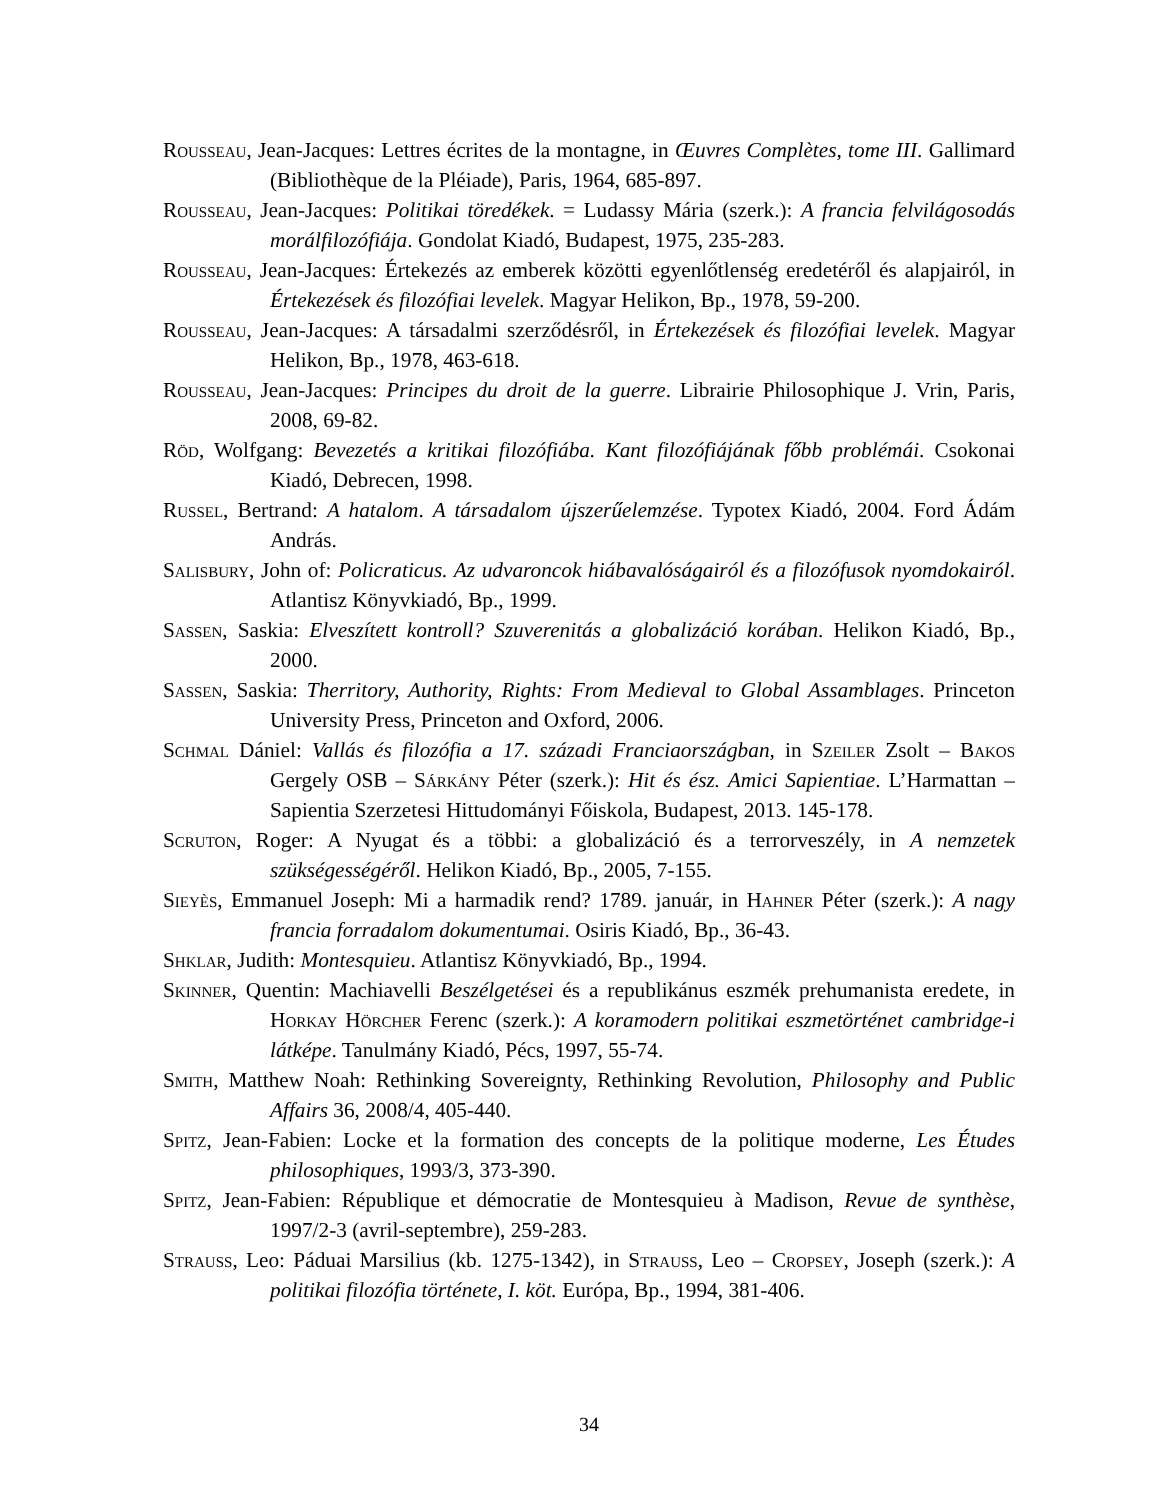Rousseau, Jean-Jacques: Lettres écrites de la montagne, in Œuvres Complètes, tome III. Gallimard (Bibliothèque de la Pléiade), Paris, 1964, 685-897.
Rousseau, Jean-Jacques: Politikai töredékek. = Ludassy Mária (szerk.): A francia felvilágosodás morálfilozófiája. Gondolat Kiadó, Budapest, 1975, 235-283.
Rousseau, Jean-Jacques: Értekezés az emberek közötti egyenlőtlenség eredetéről és alapjairól, in Értekezések és filozófiai levelek. Magyar Helikon, Bp., 1978, 59-200.
Rousseau, Jean-Jacques: A társadalmi szerződésről, in Értekezések és filozófiai levelek. Magyar Helikon, Bp., 1978, 463-618.
Rousseau, Jean-Jacques: Principes du droit de la guerre. Librairie Philosophique J. Vrin, Paris, 2008, 69-82.
Röd, Wolfgang: Bevezetés a kritikai filozófiába. Kant filozófiájának főbb problémái. Csokonai Kiadó, Debrecen, 1998.
Russel, Bertrand: A hatalom. A társadalom újszerűelemzése. Typotex Kiadó, 2004. Ford Ádám András.
Salisbury, John of: Policraticus. Az udvaroncok hiábavalóságairól és a filozófusok nyomdokairól. Atlantisz Könyvkiadó, Bp., 1999.
Sassen, Saskia: Elveszített kontroll? Szuverenitás a globalizáció korában. Helikon Kiadó, Bp., 2000.
Sassen, Saskia: Therritory, Authority, Rights: From Medieval to Global Assamblages. Princeton University Press, Princeton and Oxford, 2006.
Schmal Dániel: Vallás és filozófia a 17. századi Franciaországban, in Szeiler Zsolt – Bakos Gergely OSB – Sárkány Péter (szerk.): Hit és ész. Amici Sapientiae. L’Harmattan – Sapientia Szerzetesi Hittudományi Főiskola, Budapest, 2013. 145-178.
Scruton, Roger: A Nyugat és a többi: a globalizáció és a terrorveszély, in A nemzetek szükségességéről. Helikon Kiadó, Bp., 2005, 7-155.
Sieyès, Emmanuel Joseph: Mi a harmadik rend? 1789. január, in Hahner Péter (szerk.): A nagy francia forradalom dokumentumai. Osiris Kiadó, Bp., 36-43.
Shklar, Judith: Montesquieu. Atlantisz Könyvkiadó, Bp., 1994.
Skinner, Quentin: Machiavelli Beszélgetései és a republikánus eszmék prehumanista eredete, in Horkay Hörcher Ferenc (szerk.): A koramodern politikai eszmetörténet cambridge-i látképe. Tanulmány Kiadó, Pécs, 1997, 55-74.
Smith, Matthew Noah: Rethinking Sovereignty, Rethinking Revolution, Philosophy and Public Affairs 36, 2008/4, 405-440.
Spitz, Jean-Fabien: Locke et la formation des concepts de la politique moderne, Les Études philosophiques, 1993/3, 373-390.
Spitz, Jean-Fabien: République et démocratie de Montesquieu à Madison, Revue de synthèse, 1997/2-3 (avril-septembre), 259-283.
Strauss, Leo: Páduai Marsilius (kb. 1275-1342), in Strauss, Leo – Cropsey, Joseph (szerk.): A politikai filozófia története, I. köt. Európa, Bp., 1994, 381-406.
34